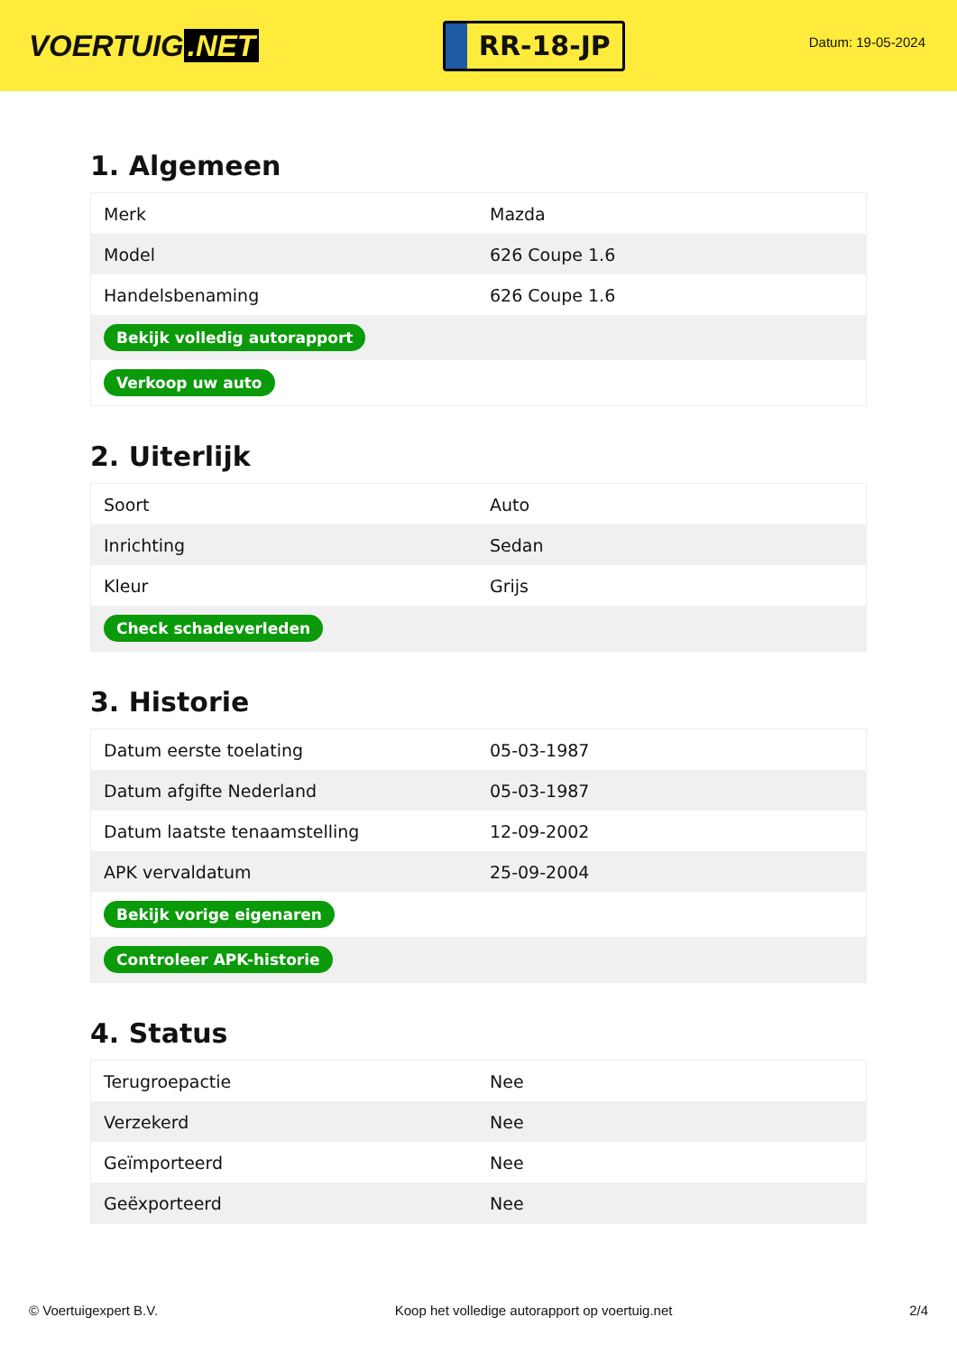VOERTUIG.NET
RR-18-JP
Datum: 19-05-2024
1. Algemeen
| Merk | Mazda |
| Model | 626 Coupe 1.6 |
| Handelsbenaming | 626 Coupe 1.6 |
| Bekijk volledig autorapport | |
| Verkoop uw auto | |
2. Uiterlijk
| Soort | Auto |
| Inrichting | Sedan |
| Kleur | Grijs |
| Check schadeverleden | |
3. Historie
| Datum eerste toelating | 05-03-1987 |
| Datum afgifte Nederland | 05-03-1987 |
| Datum laatste tenaamstelling | 12-09-2002 |
| APK vervaldatum | 25-09-2004 |
| Bekijk vorige eigenaren | |
| Controleer APK-historie | |
4. Status
| Terugroepactie | Nee |
| Verzekerd | Nee |
| Geïmporteerd | Nee |
| Geëxporteerd | Nee |
© Voertuigexpert B.V. Koop het volledige autorapport op voertuig.net 2/4